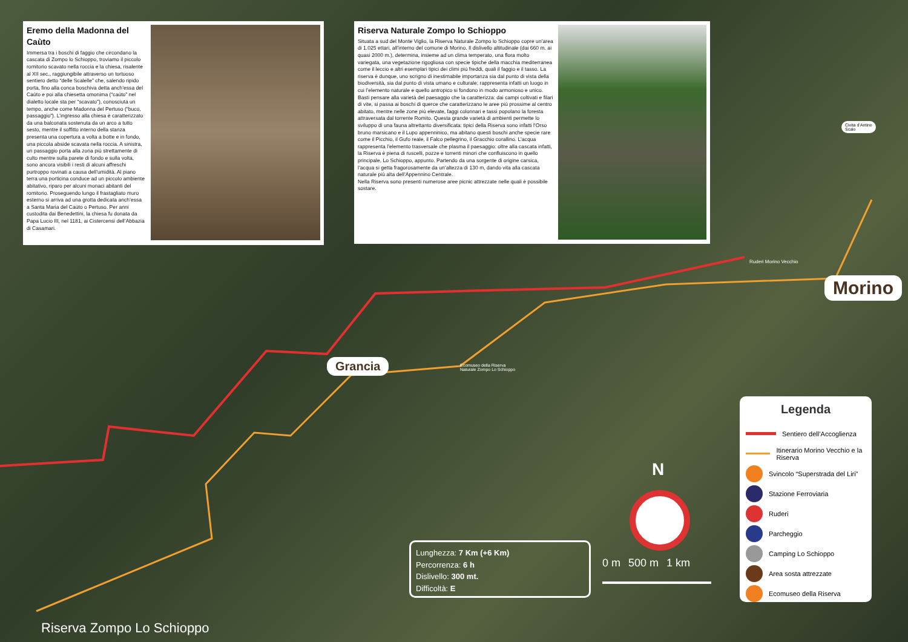Eremo della Madonna del Caùto
Immersa tra i boschi di faggio che circondano la cascata di Zompo lo Schioppo, troviamo il piccolo romitorio scavato nella roccia e la chiesa, risalente al XII sec., raggiungibile attraverso un tortuoso sentiero detto “delle Scalelle” che, salendo ripido porta, fino alla conca boschiva detta anch’essa del Caùto e poi alla chiesetta omonima (“caùto” nel dialetto locale sta per “scavato”), conosciuta un tempo, anche come Madonna del Pertuso (“buco, passaggio”). L’ingresso alla chiesa è caratterizzato da una balconata sostenuta da un arco a tutto sesto, mentre il soffitto interno della stanza presenta una copertura a volta a botte e in fondo, una piccola abside scavata nella roccia. A sinistra, un passaggio porta alla zona più strettamente di culto mentre sulla parete di fondo e sulla volta, sono ancora visibili i resti di alcuni affreschi purtroppo rovinati a causa dell’umidità. Al piano terra una porticina conduce ad un piccolo ambiente abitativo, riparo per alcuni monaci abitanti del romitorio. Proseguendo lungo il frastagliato muro esterno si arriva ad una grotta dedicata anch’essa a Santa Maria del Caùto o Pertuso. Per anni custodita dai Benedettini, la chiesa fu donata da Papa Lucio III, nel 1181, ai Cistercensi dell’Abbazia di Casamari.
Riserva Naturale Zompo lo Schioppo
Situata a sud del Monte Viglio, la Riserva Naturale Zompo lo Schioppo copre un’area di 1.025 ettari, all’interno del comune di Morino. Il dislivello altitudinale (dai 660 m. ai quasi 2000 m.), determina, insieme ad un clima temperato, una flora molto variegata, una vegetazione rigogliosa con specie tipiche della macchia mediterranea come il leccio e altri esemplari tipici dei climi più freddi, quali il faggio e il tasso. La riserva è dunque, uno scrigno di inestimabile importanza sia dal punto di vista della biodiversità, sia dal punto di vista umano e culturale; rappresenta infatti un luogo in cui l’elemento naturale e quello antropico si fondono in modo armonioso e unico. Basti pensare alla varietà del paesaggio che la caratterizza: dai campi coltivati e filari di vite, si passa ai boschi di querce che caratterizzano le aree più prossime al centro abitato, mentre nelle zone più elevate, faggi colonnari e tassi popolano la foresta attraversata dal torrente Romito. Questa grande varietà di ambienti permette lo sviluppo di una fauna altrettanto diversificata: tipici della Riserva sono infatti l’Orso bruno marsicano e il Lupo appenninico, ma abitano questi boschi anche specie rare come il Picchio, il Gufo reale, il Falco pellegrino, il Gracchio corallino. L’acqua rappresenta l’elemento trasversale che plasma il paesaggio: oltre alla cascata infatti, la Riserva è piena di ruscelli, pozze e torrenti minori che confluiscono in quello principale, Lo Schioppo, appunto. Partendo da una sorgente di origine carsica, l’acqua si getta fragorosamente da un’altezza di 130 m, dando vita alla cascata naturale più alta dell’Appennino Centrale.
Nella Riserva sono presenti numerose aree picnic attrezzate nelle quali è possibile sostare.
Civita d’Antino
Scalo
Ruderi Morino Vecchio
Morino
Grancia
Ecomuseo della Riserva
Naturale Zompo Lo Schioppo
Riserva Zompo Lo Schioppo
Lunghezza: 7 Km (+6 Km)
Percorrenza: 6 h
Dislivello: 300 mt.
Difficoltà: E
N
0 m 500 m 1 km
Legenda
Sentiero dell’Accoglienza
Itinerario Morino Vecchio e la Riserva
Svincolo “Superstrada del Liri”
Stazione Ferroviaria
Ruderi
Parcheggio
Camping Lo Schioppo
Area sosta attrezzate
Ecomuseo della Riserva